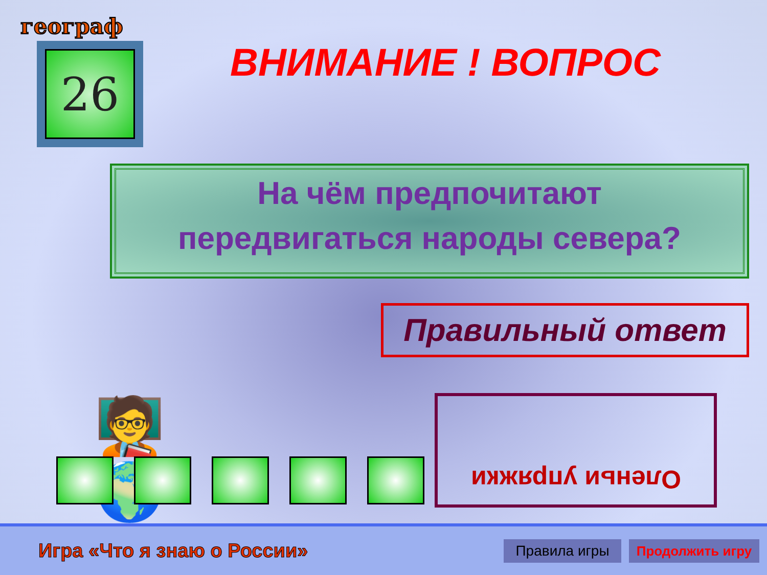географ
26
ВНИМАНИЕ ! ВОПРОС
На чём предпочитают
передвигаться народы севера?
Правильный ответ
🧑‍🏫🌍
Оленьи упряжки
Игра «Что я знаю о России»
Правила игры
Продолжить игру